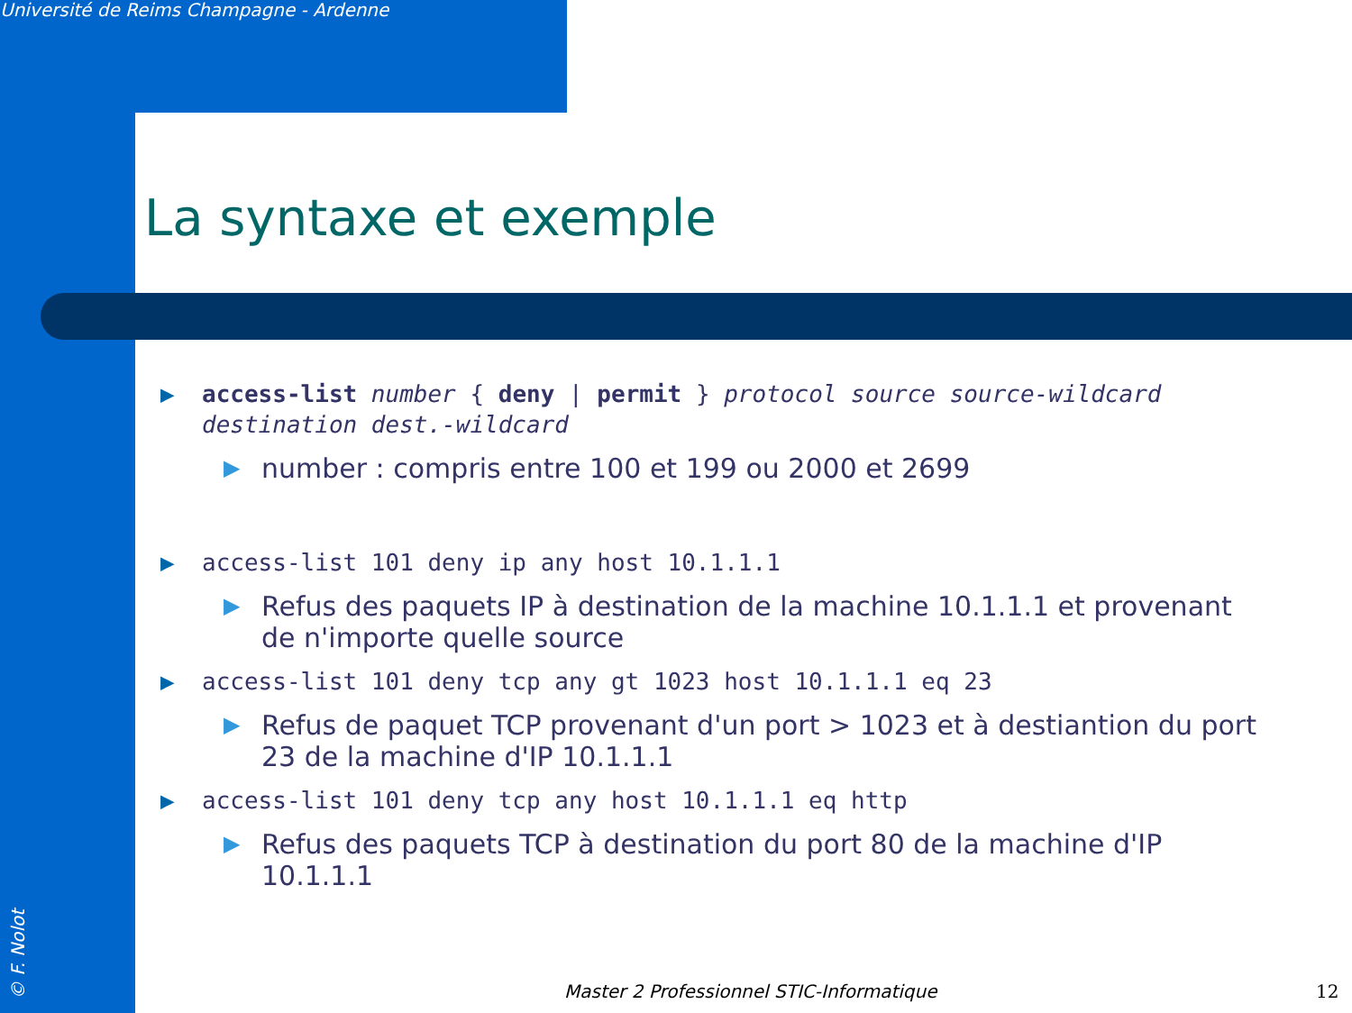Université de Reims Champagne - Ardenne
La syntaxe et exemple
▶ access-list number { deny | permit } protocol source source-wildcard destination dest.-wildcard
▶ number : compris entre 100 et 199 ou 2000 et 2699
▶ access-list 101 deny ip any host 10.1.1.1
▶ Refus des paquets IP à destination de la machine 10.1.1.1 et provenant de n'importe quelle source
▶ access-list 101 deny tcp any gt 1023 host 10.1.1.1 eq 23
▶ Refus de paquet TCP provenant d'un port > 1023 et à destiantion du port 23 de la machine d'IP 10.1.1.1
▶ access-list 101 deny tcp any host 10.1.1.1 eq http
▶ Refus des paquets TCP à destination du port 80 de la machine d'IP 10.1.1.1
© F. Nolot
Master 2 Professionnel STIC-Informatique
12